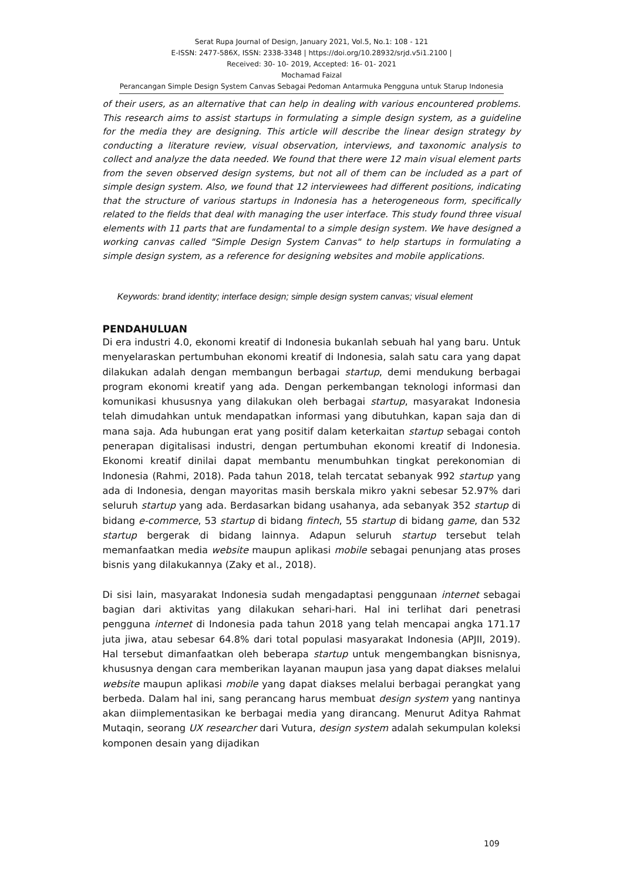Serat Rupa Journal of Design, January 2021, Vol.5, No.1: 108 - 121
E-ISSN: 2477-586X, ISSN: 2338-3348 | https://doi.org/10.28932/srjd.v5i1.2100 |
Received: 30- 10- 2019, Accepted: 16- 01- 2021
Mochamad Faizal
Perancangan Simple Design System Canvas Sebagai Pedoman Antarmuka Pengguna untuk Starup Indonesia
of their users, as an alternative that can help in dealing with various encountered problems. This research aims to assist startups in formulating a simple design system, as a guideline for the media they are designing. This article will describe the linear design strategy by conducting a literature review, visual observation, interviews, and taxonomic analysis to collect and analyze the data needed. We found that there were 12 main visual element parts from the seven observed design systems, but not all of them can be included as a part of simple design system. Also, we found that 12 interviewees had different positions, indicating that the structure of various startups in Indonesia has a heterogeneous form, specifically related to the fields that deal with managing the user interface. This study found three visual elements with 11 parts that are fundamental to a simple design system. We have designed a working canvas called "Simple Design System Canvas" to help startups in formulating a simple design system, as a reference for designing websites and mobile applications.
Keywords: brand identity; interface design; simple design system canvas; visual element
PENDAHULUAN
Di era industri 4.0, ekonomi kreatif di Indonesia bukanlah sebuah hal yang baru. Untuk menyelaraskan pertumbuhan ekonomi kreatif di Indonesia, salah satu cara yang dapat dilakukan adalah dengan membangun berbagai startup, demi mendukung berbagai program ekonomi kreatif yang ada. Dengan perkembangan teknologi informasi dan komunikasi khususnya yang dilakukan oleh berbagai startup, masyarakat Indonesia telah dimudahkan untuk mendapatkan informasi yang dibutuhkan, kapan saja dan di mana saja. Ada hubungan erat yang positif dalam keterkaitan startup sebagai contoh penerapan digitalisasi industri, dengan pertumbuhan ekonomi kreatif di Indonesia. Ekonomi kreatif dinilai dapat membantu menumbuhkan tingkat perekonomian di Indonesia (Rahmi, 2018). Pada tahun 2018, telah tercatat sebanyak 992 startup yang ada di Indonesia, dengan mayoritas masih berskala mikro yakni sebesar 52.97% dari seluruh startup yang ada. Berdasarkan bidang usahanya, ada sebanyak 352 startup di bidang e-commerce, 53 startup di bidang fintech, 55 startup di bidang game, dan 532 startup bergerak di bidang lainnya. Adapun seluruh startup tersebut telah memanfaatkan media website maupun aplikasi mobile sebagai penunjang atas proses bisnis yang dilakukannya (Zaky et al., 2018).
Di sisi lain, masyarakat Indonesia sudah mengadaptasi penggunaan internet sebagai bagian dari aktivitas yang dilakukan sehari-hari. Hal ini terlihat dari penetrasi pengguna internet di Indonesia pada tahun 2018 yang telah mencapai angka 171.17 juta jiwa, atau sebesar 64.8% dari total populasi masyarakat Indonesia (APJII, 2019). Hal tersebut dimanfaatkan oleh beberapa startup untuk mengembangkan bisnisnya, khususnya dengan cara memberikan layanan maupun jasa yang dapat diakses melalui website maupun aplikasi mobile yang dapat diakses melalui berbagai perangkat yang berbeda. Dalam hal ini, sang perancang harus membuat design system yang nantinya akan diimplementasikan ke berbagai media yang dirancang. Menurut Aditya Rahmat Mutaqin, seorang UX researcher dari Vutura, design system adalah sekumpulan koleksi komponen desain yang dijadikan
109